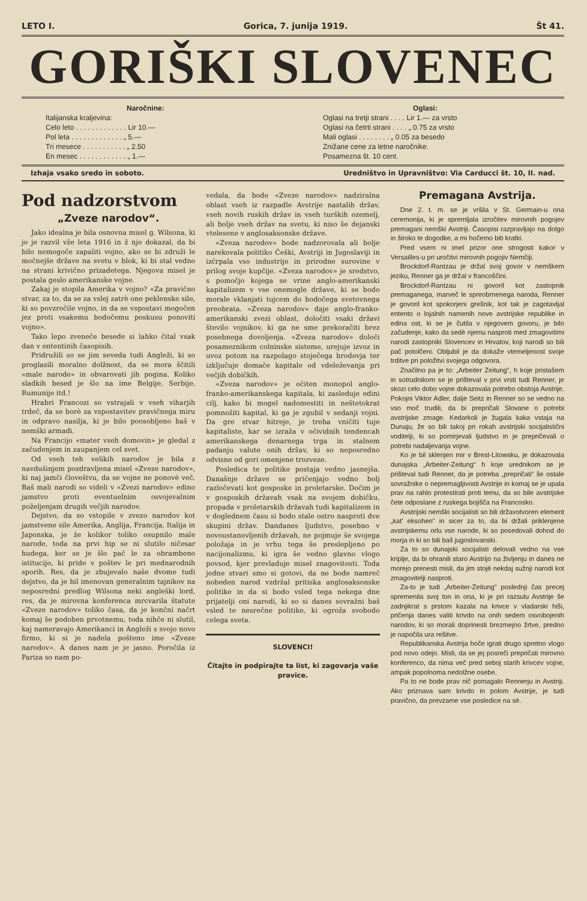LETO I. Gorica, 7. junija 1919. Št 41.
GORIŠKI SLOVENEC
Naročnine:
Italijanska kraljevina:
Celo leto . . . . . . . . . . . . . Lir 10.—
Pol leta . . . . . . . . . . . . . „ 5.—
Tri mesece . . . . . . . . . . . „ 2.50
En mesec . . . . . . . . . . . . „ 1.—
Oglasi:
Oglasi na tretji strani . . . . Lir 1.— za vrsto
Oglasi na četrti strani . . . . „ 0.75 za vrsto
Mali oglasi . . . . . . . . „ 0.05 za besedo
Znižane cene za letne naročnike.
Posamezna št. 10 cent.
Izhaja vsako sredo in soboto. Uredništvo in Upravništvo: Via Carducci št. 10, II. nad.
Pod nadzorstvom
„Zveze narodov“.
Jako idealna je bila osnovna misel g. Wilsona, ki jo je razvil vže leta 1916 in ž njo dokazal, da bi bilo nemogoče zapaliti vojno, ako se bi združi le močnejše države na svetu v blok, ki bi stal vedno na strani krivično prizadetega. Njegova misel je postala geslo amerikanske vojne.
Zakaj je stopila Amerika v vojno? «Za pravično stvar, za to, da se za vslej zatrè one peklenske sile, ki so povzročile vojno, in da se vspostavi mogočen jez proti vsakemu bodočemu poskusu ponoviti vojno».
Tako lepo zveneče besede si lahko čital vsak dan v ententinih časopisih.
Pridružili so se jim seveda tudi Angleži, ki so proglasili moralno dolžnost, da se mora ščitili «male narode» in obvarovati jih pogina. Koliko sladkih besed je šlo na ime Belgije, Serbije, Rumunije itd.!
Hrabri Francozi so vstrajali v vseh viharjih trdeč, da se borè za vspostavitev pravičnega miru in odpravo nasilja, ki je bilo poosobljeno baš v nemški armadi.
Na Francijo «mater vseh domovin» je gledal z začudenjem in zaupanjem cel svet.
Od vseh teh velikih narodov je bila z navdušinjem pozdravljena misel «Zveze narodov», ki naj jamči človeštvu, da se vojne ne ponovè več. Baš mali narodi so videli v «Zvezi narodov» edino jamstvo proti eventuelnim osvojevalnim poželjenjam drugih večjih narodov.
Dejstvo, da so vstopile v zvezo narodov kot jamstvene sile Amerika, Anglija, Francija, Italija in Japonska, je že kolikor toliko osupnilo male narode, toda na prvi hip se ni slutilo ničesar hudega, ker se je šlo pač le za obrambeno istitucijo, ki pride v poštev le pri mednarodnih sporih. Res, da je zbujevalo naše dvome tudi dejstvo, da je bil imenovan generalnim tajnikov na neposredni predlog Wilsona neki angleški lord, res, da je mirovna konferenca mrcvarila štatute «Zveze narodov» toliko časa, da je končni načrt komaj še podoben prvotnemu, toda nihče ni slutil, kaj nameravajo Amerikanci in Angleži s svojo novo firmo, ki si je nadela pošteno ime «Zveze narodov». A danes nam je je jasno. Poročila iz Pariza so nam po-
vedala, da bode «Zveze narodov» nadziralna oblast vseh iz razpadle Avstrije nastalih držav, vseh novih ruskih držav in vseh turških ozemelj, ali bolje vseh držav na svetu, ki niso še dejanski vtelesene v anglosaksonske države.
«Zveza narodov» bode nadzorovala ali bolje narekovala politiko Češki, Avstriji in Jugoslaviji in izčrpala vso industrijo in prirodne surovine v prilog svoje kupčije. «Zveza narodov» je sredstvo, s pomočjo kojega se vrine anglo-amerikanski kapitalizem v vse onemogle države, ki se bodo morale vklanjati tujcem do bodočega svetovnega preobrata. «Zveza narodov» daje anglo-franko-amerikanski zvezi oblast, določiti vsaki državi število vojnikov, ki ga ne sme prekoračiti brez posebnega dovoljenja. «Zveza narodov» določi posameznikom colninske sisteme, urejuje izvoz in uvoz potom na razpolago stoječega brodovja ter izključuje domače kapitale od vdeleževanja pri večjih dobičkih.
«Zveza narodov» je očiten monopol anglo-franko-amerikanskega kapitala, ki zasleduje edini cilj, kako bi mogel nadomestiti in neštetokrat pomnožiti kapital, ki ga je zgubil v sedanji vojni. Da gre stvar hitreje, je treba vničiti tuje kapitaliste, kar se izraža v očividnih tendencah amerikanskega denarnega trga in stalnem padanju valute onih držav, ki so neposredno odvisne od gori omenjene trozveze.
Posledica te politike postaja vedno jasnejša. Današnje države se pričenjajo vedno bolj razločevati kot gosposke in proletarske. Dočim je v gosposkih državah vsak na svojem dobičku, propada v proletarskih državah tudi kapitalizem in v doglednem času si bodo stale ostro nasproti dve skupini držav. Dandanes ljudstvo, posebno v novoustanovljenih državah, ne pojmuje še svojega položaja in je vrhu tega še preslepljeno po nacijonalizmu, ki igra še vedno glavno vlogo povsod, kjer prevladuje misel znagovitosti. Toda jedne stvari smo si gotovi, da ne bode namreč nobeden narod vzdržal pritiska anglosaksonske politike in da si bodo vsled tega nekega dne prijatelji oni narodi, ki so si danes sovražni baš vsled te nesrečne politike, ki ogroža svobodo celega sveta.
SLOVENCI!
Čitajte in podpirajte ta list, ki zagovarja vaše pravice.
Premagana Avstrija.
Dne 2. t. m. se je vršila v St. Germain-u ona ceremonija, ki je spremljala izročitev mirovnih pogojev premagani nemški Avstriji. Časopisi razpravljajo na dolgo in široko te dogodke, a mi hočemo biti kratki.
Pred vsem ni imel prizor one strogosti kakor v Versailles-u pri uročitvi mirovnih pogojiv Nemčiji.
Brockdorf-Rantzau je držal svoj govor v nemškem jeziku, Renner ga je držal v francoščini.
Brockdorf-Rantzau ni govoril kot zastopnik premaganega, marveč le spreobrnenega naroda, Renner je govoril kot spokorjeni grešnik, kot tak je zagotavljal entento o lojalnih namenih nove avstrijske republike in edina ost, ki se je čutila v njegovem govoru, je bilo začudenje, kako da sedè njemu nasproti med zmagovitimi narodi zastopniki Slovencev in Hrvatov, koji narodi so bili pač potolčeni. Obljubil je da dokaže vtemeljenost svoje trditve pri položitvi svojega odgovora.
Značilno pa je to: „Arbeiter Zeitung“, h koje pristašem in sotrudnikom se je prišteval v prvi vrsti tudi Renner, je skozi celo dobo vojne dokazovala potrebo obstoja Avstrije. Pokojni Viktor Adler, dalje Seitz in Renner so se vedno na vso moč trudili, da bi prepričali Slovane o potrebi avstrijske zmage. Kedarkoli je žugala kaka vstaja na Dunaju, že so bili takoj pri rokah avstrijski socijalistični voditelji, ki so pomirjevali ljudstvo in je prepričevali o potrebi nadaljevanja vojne.
Ko je bil sklenjen mir v Brest-Litowsku, je dokazovala dunajska „Arbeiter-Zeitung“ h koje urednikom se je prišteval tudi Renner, da je potreba „prepričati“ še ostale sovražnike o nepremagljivosti Avstrije in komaj se je upala prav na rahlo protestirati proti temu, da so bile avstrijske čete odposlane z ruskega bojišča na Francosko.
Avstrijski nemški socijalisti so bili državotvoren element „kat' eksohen“ in sicer za to, da bi držali priklenjene avstrijskemu orlu vse narode, ki so posedovali dohod do morja in ki so bili baš jugoslovanski.
Za to so dunajski socijalisti delovali vedno na vse kriplje, da bi ohranili staro Avstrijo na življenju in danes ne morejo prenesti misli, da jim stojé nekdaj sužnji narodi kot zmagovitelji nasproti.
Za-to je tudi „Arbeiter-Zeitung“ poslednji čas precej spremenila svoj ton in ona, ki je pri razsulu Avstrije še zadnjikrat s prstom kazala na krivce v vladarski hiši, pričenja danes valiti krivdo na onih sedem osvobojenih narodov, ki so morali doprinesti brezmejno žrtve, predno je napočila ura rešitve.
Republikanska Avstrija hoče igrati drugo spretno vlogo pod novo odejo. Misli, da se jej posreči prepričati mirovno konferenco, da nima več pred seboj starih krivcev vojne, ampak popolnoma nedolžne osebe.
Pa to ne bode prav nič pomagalo Rennerju in Avstriji. Ako priznava sam krivdo in polom Avstrije, je tudi pravično, da prevzame vse posledice na sè.